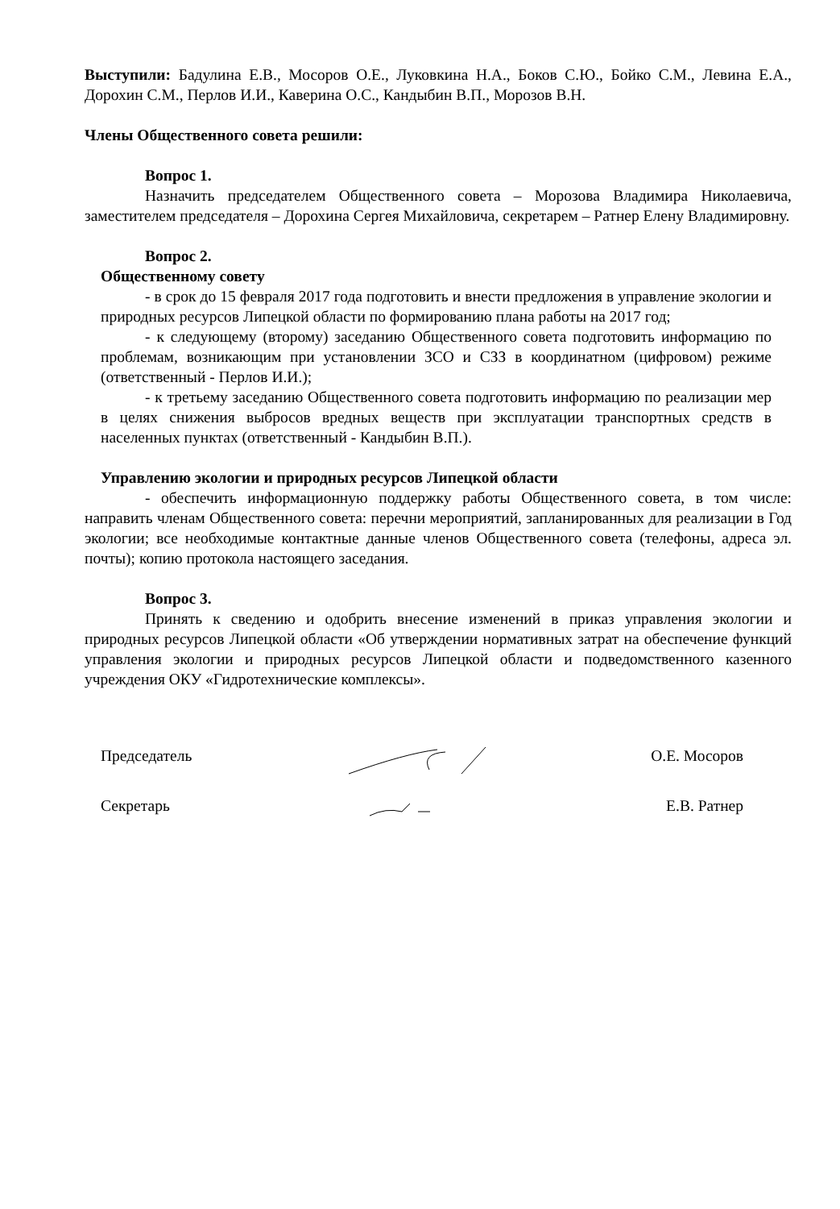Выступили: Бадулина Е.В., Мосоров О.Е., Луковкина Н.А., Боков С.Ю., Бойко С.М., Левина Е.А., Дорохин С.М., Перлов И.И., Каверина О.С., Кандыбин В.П., Морозов В.Н.
Члены Общественного совета решили:
Вопрос 1.
Назначить председателем Общественного совета – Морозова Владимира Николаевича, заместителем председателя – Дорохина Сергея Михайловича, секретарем – Ратнер Елену Владимировну.
Вопрос 2.
Общественному совету
- в срок до 15 февраля 2017 года подготовить и внести предложения в управление экологии и природных ресурсов Липецкой области по формированию плана работы на 2017 год;
- к следующему (второму) заседанию Общественного совета подготовить информацию по проблемам, возникающим при установлении ЗСО и СЗЗ в координатном (цифровом) режиме (ответственный - Перлов И.И.);
- к третьему заседанию Общественного совета подготовить информацию по реализации мер в целях снижения выбросов вредных веществ при эксплуатации транспортных средств в населенных пунктах (ответственный - Кандыбин В.П.).
Управлению экологии и природных ресурсов Липецкой области
- обеспечить информационную поддержку работы Общественного совета, в том числе: направить членам Общественного совета: перечни мероприятий, запланированных для реализации в Год экологии; все необходимые контактные данные членов Общественного совета (телефоны, адреса эл. почты); копию протокола настоящего заседания.
Вопрос 3.
Принять к сведению и одобрить внесение изменений в приказ управления экологии и природных ресурсов Липецкой области «Об утверждении нормативных затрат на обеспечение функций управления экологии и природных ресурсов Липецкой области и подведомственного казенного учреждения ОКУ «Гидротехнические комплексы».
Председатель О.Е. Мосоров
Секретарь Е.В. Ратнер